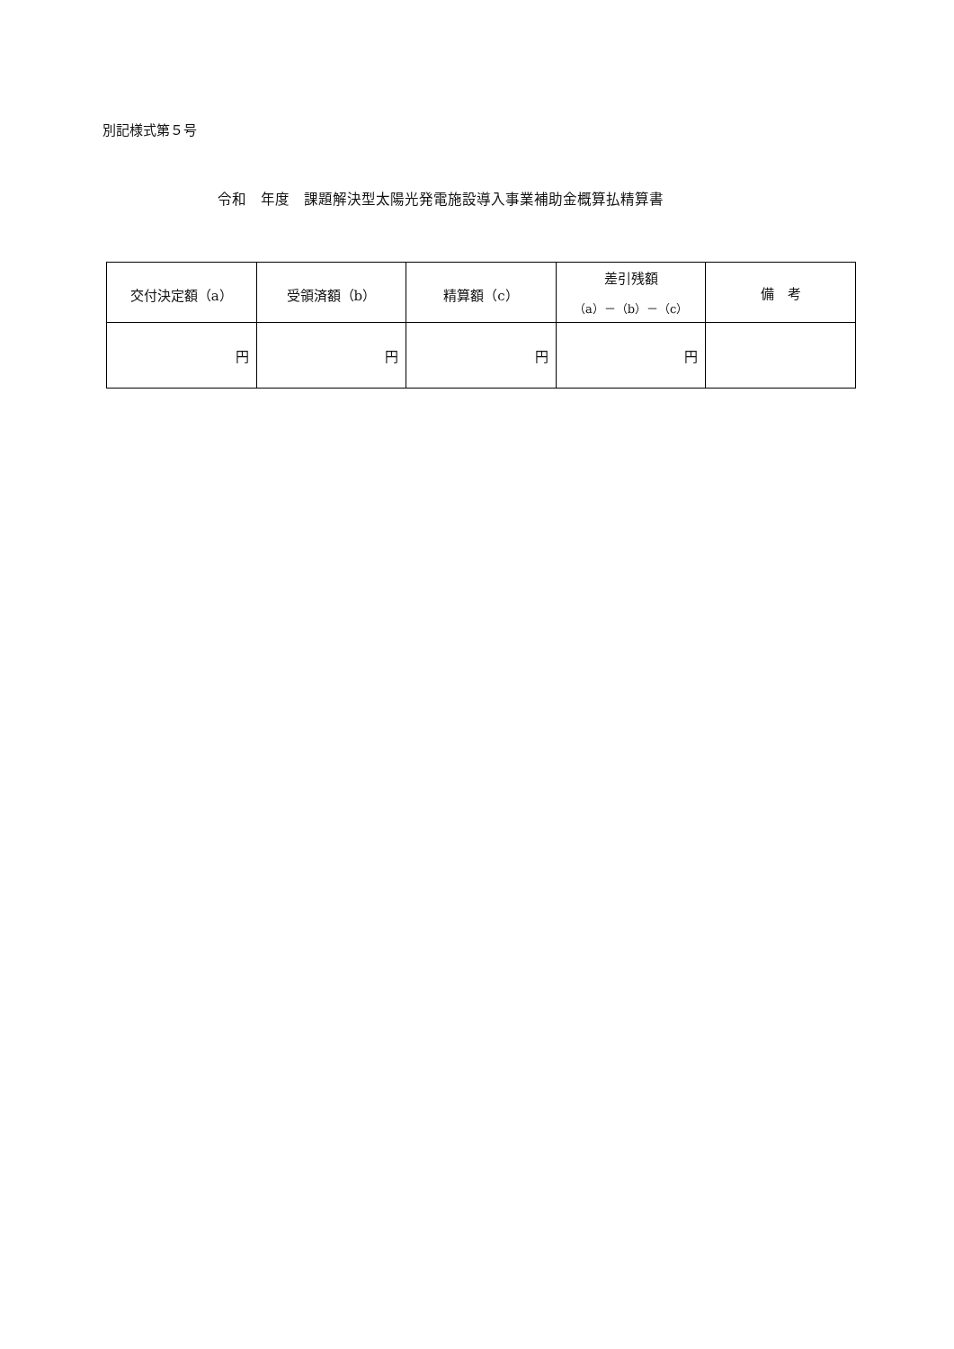別記様式第５号
令和　年度　課題解決型太陽光発電施設導入事業補助金概算払精算書
| 交付決定額（a） | 受領済額（b） | 精算額（c） | 差引残額 （a）－（b）－（c） | 備 考 |
| --- | --- | --- | --- | --- |
| 円 | 円 | 円 | 円 | |